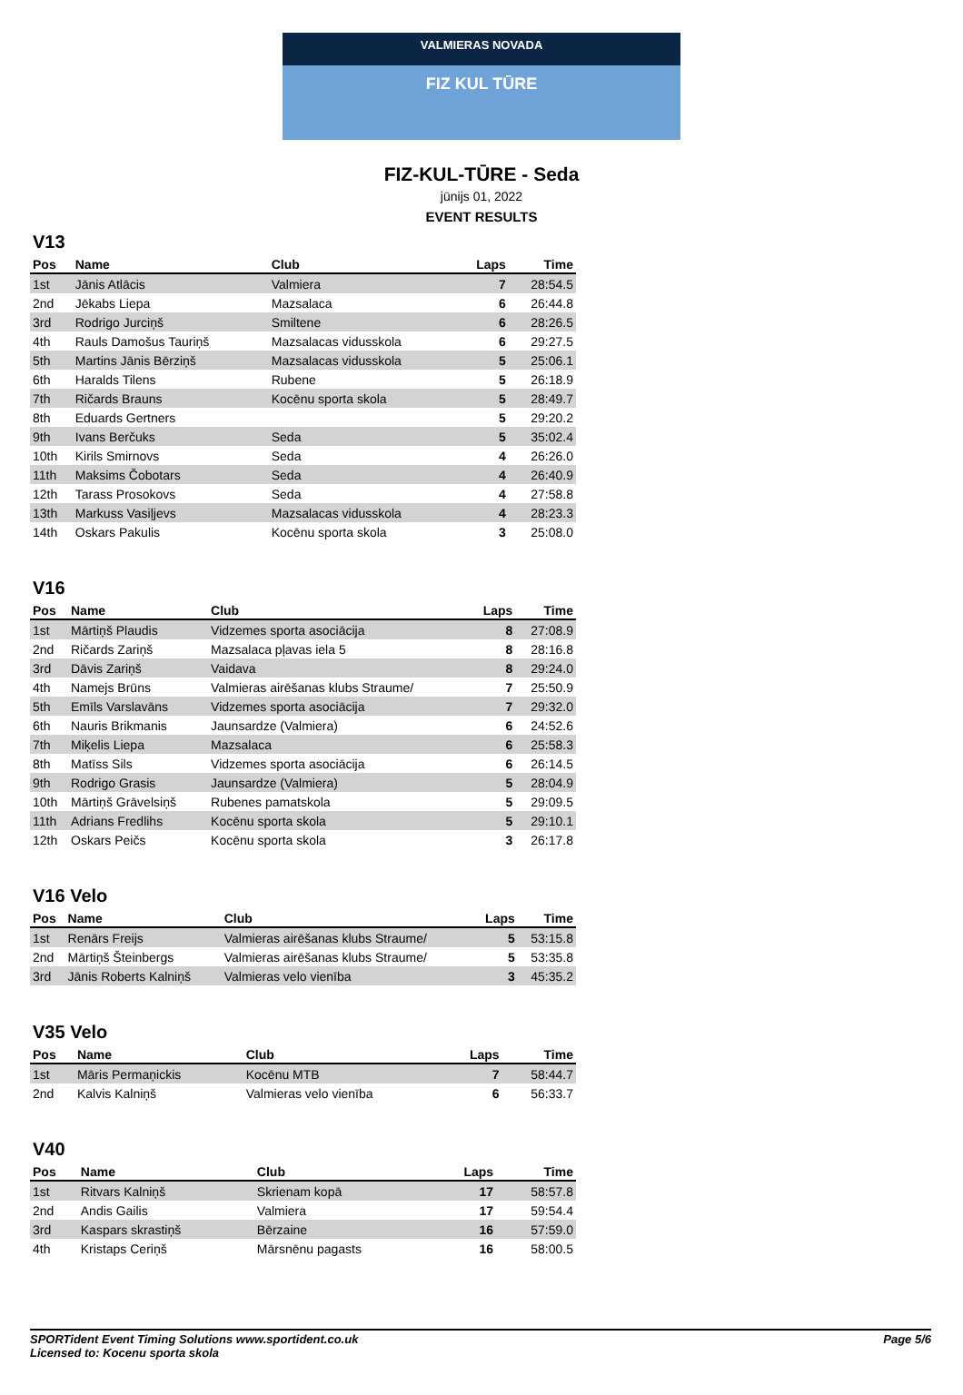VALMIERAS NOVADA
FIZ KUL TŪRE
FIZ-KUL-TŪRE - Seda
jūnijs 01, 2022
EVENT RESULTS
V13
| Pos | Name | Club | Laps | Time |
| --- | --- | --- | --- | --- |
| 1st | Jānis Atlācis | Valmiera | 7 | 28:54.5 |
| 2nd | Jēkabs Liepa | Mazsalaca | 6 | 26:44.8 |
| 3rd | Rodrigo Jurciņš | Smiltene | 6 | 28:26.5 |
| 4th | Rauls Damošus Tauriņš | Mazsalacas vidusskola | 6 | 29:27.5 |
| 5th | Martins Jānis Bērziņš | Mazsalacas vidusskola | 5 | 25:06.1 |
| 6th | Haralds Tilens | Rubene | 5 | 26:18.9 |
| 7th | Ričards Brauns | Kocēnu sporta skola | 5 | 28:49.7 |
| 8th | Eduards Gertners | | 5 | 29:20.2 |
| 9th | Ivans Berčuks | Seda | 5 | 35:02.4 |
| 10th | Kirils Smirnovs | Seda | 4 | 26:26.0 |
| 11th | Maksims Čobotars | Seda | 4 | 26:40.9 |
| 12th | Tarass Prosokovs | Seda | 4 | 27:58.8 |
| 13th | Markuss Vasiļjevs | Mazsalacas vidusskola | 4 | 28:23.3 |
| 14th | Oskars Pakulis | Kocēnu sporta skola | 3 | 25:08.0 |
V16
| Pos | Name | Club | Laps | Time |
| --- | --- | --- | --- | --- |
| 1st | Mārtiņš Plaudis | Vidzemes sporta asociācija | 8 | 27:08.9 |
| 2nd | Ričards Zariņš | Mazsalaca pļavas iela 5 | 8 | 28:16.8 |
| 3rd | Dāvis Zariņš | Vaidava | 8 | 29:24.0 |
| 4th | Namejs Brūns | Valmieras airēšanas klubs Straume/ | 7 | 25:50.9 |
| 5th | Emīls Varslavāns | Vidzemes sporta asociācija | 7 | 29:32.0 |
| 6th | Nauris Brikmanis | Jaunsardze (Valmiera) | 6 | 24:52.6 |
| 7th | Miķelis Liepa | Mazsalaca | 6 | 25:58.3 |
| 8th | Matīss Sils | Vidzemes sporta asociācija | 6 | 26:14.5 |
| 9th | Rodrigo Grasis | Jaunsardze (Valmiera) | 5 | 28:04.9 |
| 10th | Mārtiņš Grāvelsiņš | Rubenes pamatskola | 5 | 29:09.5 |
| 11th | Adrians Fredlihs | Kocēnu sporta skola | 5 | 29:10.1 |
| 12th | Oskars Peičs | Kocēnu sporta skola | 3 | 26:17.8 |
V16 Velo
| Pos | Name | Club | Laps | Time |
| --- | --- | --- | --- | --- |
| 1st | Renārs Freijs | Valmieras airēšanas klubs Straume/ | 5 | 53:15.8 |
| 2nd | Mārtiņš Šteinbergs | Valmieras airēšanas klubs Straume/ | 5 | 53:35.8 |
| 3rd | Jānis Roberts Kalniņš | Valmieras velo vienība | 3 | 45:35.2 |
V35 Velo
| Pos | Name | Club | Laps | Time |
| --- | --- | --- | --- | --- |
| 1st | Māris Permaņickis | Kocēnu MTB | 7 | 58:44.7 |
| 2nd | Kalvis Kalniņš | Valmieras velo vienība | 6 | 56:33.7 |
V40
| Pos | Name | Club | Laps | Time |
| --- | --- | --- | --- | --- |
| 1st | Ritvars Kalniņš | Skrienam kopā | 17 | 58:57.8 |
| 2nd | Andis Gailis | Valmiera | 17 | 59:54.4 |
| 3rd | Kaspars skrastiņš | Bērzaine | 16 | 57:59.0 |
| 4th | Kristaps Ceriņš | Mārsnēnu pagasts | 16 | 58:00.5 |
SPORTident Event Timing Solutions www.sportident.co.uk
Licensed to: Kocenu sporta skola
Page 5/6